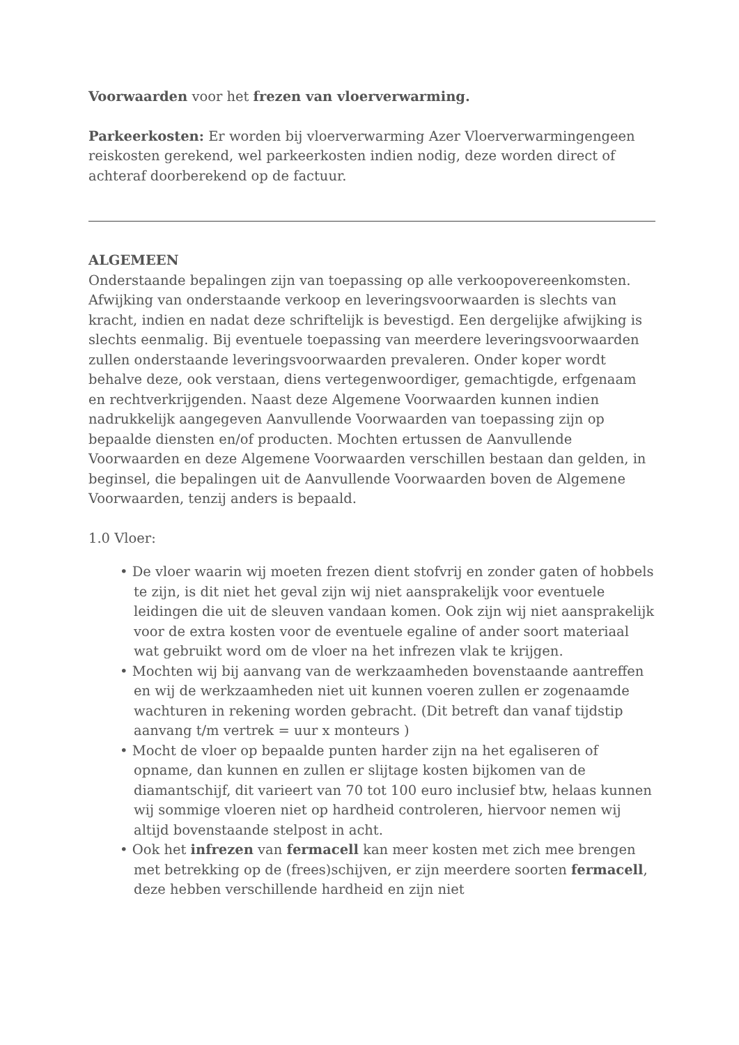Voorwaarden voor het frezen van vloerverwarming.
Parkeerkosten: Er worden bij vloerverwarming Azer Vloerverwarmingengeen reiskosten gerekend, wel parkeerkosten indien nodig, deze worden direct of achteraf doorberekend op de factuur.
ALGEMEEN
Onderstaande bepalingen zijn van toepassing op alle verkoopovereenkomsten. Afwijking van onderstaande verkoop en leveringsvoorwaarden is slechts van kracht, indien en nadat deze schriftelijk is bevestigd. Een dergelijke afwijking is slechts eenmalig. Bij eventuele toepassing van meerdere leveringsvoorwaarden zullen onderstaande leveringsvoorwaarden prevaleren. Onder koper wordt behalve deze, ook verstaan, diens vertegenwoordiger, gemachtigde, erfgenaam en rechtverkrijgenden. Naast deze Algemene Voorwaarden kunnen indien nadrukkelijk aangegeven Aanvullende Voorwaarden van toepassing zijn op bepaalde diensten en/of producten. Mochten ertussen de Aanvullende Voorwaarden en deze Algemene Voorwaarden verschillen bestaan dan gelden, in beginsel, die bepalingen uit de Aanvullende Voorwaarden boven de Algemene Voorwaarden, tenzij anders is bepaald.
1.0 Vloer:
• De vloer waarin wij moeten frezen dient stofvrij en zonder gaten of hobbels te zijn, is dit niet het geval zijn wij niet aansprakelijk voor eventuele leidingen die uit de sleuven vandaan komen. Ook zijn wij niet aansprakelijk voor de extra kosten voor de eventuele egaline of ander soort materiaal wat gebruikt word om de vloer na het infrezen vlak te krijgen.
• Mochten wij bij aanvang van de werkzaamheden bovenstaande aantreffen en wij de werkzaamheden niet uit kunnen voeren zullen er zogenaamde wachturen in rekening worden gebracht. (Dit betreft dan vanaf tijdstip aanvang t/m vertrek = uur x monteurs )
• Mocht de vloer op bepaalde punten harder zijn na het egaliseren of opname, dan kunnen en zullen er slijtage kosten bijkomen van de diamantschijf, dit varieert van 70 tot 100 euro inclusief btw, helaas kunnen wij sommige vloeren niet op hardheid controleren, hiervoor nemen wij altijd bovenstaande stelpost in acht.
• Ook het infrezen van fermacell kan meer kosten met zich mee brengen met betrekking op de (frees)schijven, er zijn meerdere soorten fermacell, deze hebben verschillende hardheid en zijn niet